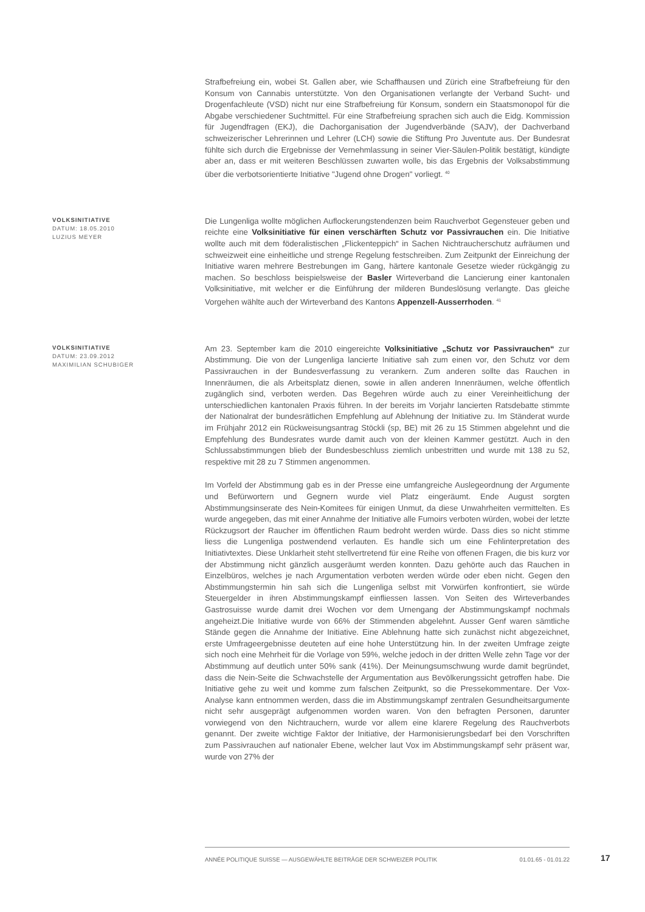Strafbefreiung ein, wobei St. Gallen aber, wie Schaffhausen und Zürich eine Strafbefreiung für den Konsum von Cannabis unterstützte. Von den Organisationen verlangte der Verband Sucht- und Drogenfachleute (VSD) nicht nur eine Strafbefreiung für Konsum, sondern ein Staatsmonopol für die Abgabe verschiedener Suchtmittel. Für eine Strafbefreiung sprachen sich auch die Eidg. Kommission für Jugendfragen (EKJ), die Dachorganisation der Jugendverbände (SAJV), der Dachverband schweizerischer Lehrerinnen und Lehrer (LCH) sowie die Stiftung Pro Juventute aus. Der Bundesrat fühlte sich durch die Ergebnisse der Vernehmlassung in seiner Vier-Säulen-Politik bestätigt, kündigte aber an, dass er mit weiteren Beschlüssen zuwarten wolle, bis das Ergebnis der Volksabstimmung über die verbotsorientierte Initiative "Jugend ohne Drogen" vorliegt. <sup>40</sup>
VOLKSINITIATIVE
DATUM: 18.05.2010
LUZIUS MEYER
Die Lungenliga wollte möglichen Auflockerungstendenzen beim Rauchverbot Gegensteuer geben und reichte eine Volksinitiative für einen verschärften Schutz vor Passivrauchen ein. Die Initiative wollte auch mit dem föderalistischen „Flickenteppich“ in Sachen Nichtraucherschutz aufräumen und schweizweit eine einheitliche und strenge Regelung festschreiben. Zum Zeitpunkt der Einreichung der Initiative waren mehrere Bestrebungen im Gang, härtere kantonale Gesetze wieder rückgängig zu machen. So beschloss beispielsweise der Basler Wirteverband die Lancierung einer kantonalen Volksinitiative, mit welcher er die Einführung der milderen Bundeslösung verlangte. Das gleiche Vorgehen wählte auch der Wirteverband des Kantons Appenzell-Ausserrhoden. <sup>41</sup>
VOLKSINITIATIVE
DATUM: 23.09.2012
MAXIMILIAN SCHUBIGER
Am 23. September kam die 2010 eingereichte Volksinitiative „Schutz vor Passivrauchen“ zur Abstimmung. Die von der Lungenliga lancierte Initiative sah zum einen vor, den Schutz vor dem Passivrauchen in der Bundesverfassung zu verankern. Zum anderen sollte das Rauchen in Innenräumen, die als Arbeitsplatz dienen, sowie in allen anderen Innenräumen, welche öffentlich zugänglich sind, verboten werden. Das Begehren würde auch zu einer Vereinheitlichung der unterschiedlichen kantonalen Praxis führen. In der bereits im Vorjahr lancierten Ratsdebatte stimmte der Nationalrat der bundesrätlichen Empfehlung auf Ablehnung der Initiative zu. Im Ständerat wurde im Frühjahr 2012 ein Rückweisungsantrag Stöckli (sp, BE) mit 26 zu 15 Stimmen abgelehnt und die Empfehlung des Bundesrates wurde damit auch von der kleinen Kammer gestützt. Auch in den Schlussabstimmungen blieb der Bundesbeschluss ziemlich unbestritten und wurde mit 138 zu 52, respektive mit 28 zu 7 Stimmen angenommen.
Im Vorfeld der Abstimmung gab es in der Presse eine umfangreiche Auslegeordnung der Argumente und Befürwortern und Gegnern wurde viel Platz eingeräumt. Ende August sorgten Abstimmungsinserate des Nein-Komitees für einigen Unmut, da diese Unwahrheiten vermittelten. Es wurde angegeben, das mit einer Annahme der Initiative alle Fumoirs verboten würden, wobei der letzte Rückzugsort der Raucher im öffentlichen Raum bedroht werden würde. Dass dies so nicht stimme liess die Lungenliga postwendend verlauten. Es handle sich um eine Fehlinterpretation des Initiativtextes. Diese Unklarheit steht stellvertretend für eine Reihe von offenen Fragen, die bis kurz vor der Abstimmung nicht gänzlich ausgeräumt werden konnten. Dazu gehörte auch das Rauchen in Einzelbüros, welches je nach Argumentation verboten werden würde oder eben nicht. Gegen den Abstimmungstermin hin sah sich die Lungenliga selbst mit Vorwürfen konfrontiert, sie würde Steuergelder in ihren Abstimmungskampf einfliessen lassen. Von Seiten des Wirteverbandes Gastrosuisse wurde damit drei Wochen vor dem Urnengang der Abstimmungskampf nochmals angeheizt.Die Initiative wurde von 66% der Stimmenden abgelehnt. Ausser Genf waren sämtliche Stände gegen die Annahme der Initiative. Eine Ablehnung hatte sich zunächst nicht abgezeichnet, erste Umfrageergebnisse deuteten auf eine hohe Unterstützung hin. In der zweiten Umfrage zeigte sich noch eine Mehrheit für die Vorlage von 59%, welche jedoch in der dritten Welle zehn Tage vor der Abstimmung auf deutlich unter 50% sank (41%). Der Meinungsumschwung wurde damit begründet, dass die Nein-Seite die Schwachstelle der Argumentation aus Bevölkerungssicht getroffen habe. Die Initiative gehe zu weit und komme zum falschen Zeitpunkt, so die Pressekommentare. Der Vox-Analyse kann entnommen werden, dass die im Abstimmungskampf zentralen Gesundheitsargumente nicht sehr ausgeprägt aufgenommen worden waren. Von den befragten Personen, darunter vorwiegend von den Nichtrauchern, wurde vor allem eine klarere Regelung des Rauchverbots genannt. Der zweite wichtige Faktor der Initiative, der Harmonisierungsbedarf bei den Vorschriften zum Passivrauchen auf nationaler Ebene, welcher laut Vox im Abstimmungskampf sehr präsent war, wurde von 27% der
ANNÉE POLITIQUE SUISSE — AUSGEWÄHLTE BEITRÄGE DER SCHWEIZER POLITIK 01.01.65 - 01.01.22
17